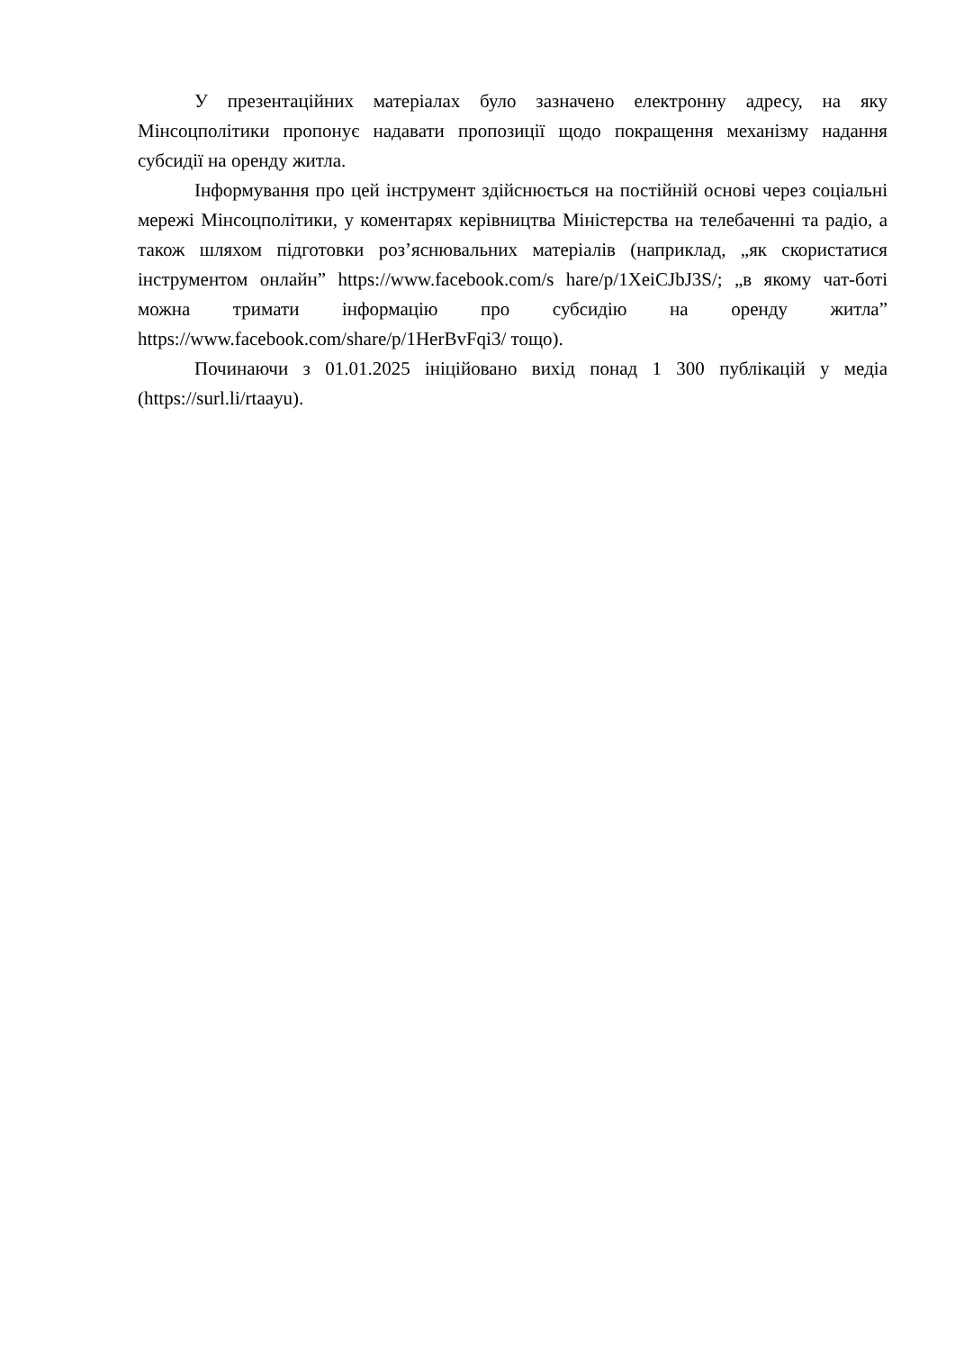У презентаційних матеріалах було зазначено електронну адресу, на яку Мінсоцполітики пропонує надавати пропозиції щодо покращення механізму надання субсидії на оренду житла.
Інформування про цей інструмент здійснюється на постійній основі через соціальні мережі Мінсоцполітики, у коментарях керівництва Міністерства на телебаченні та радіо, а також шляхом підготовки роз’яснювальних матеріалів (наприклад, „як скористатися інструментом онлайн” https://www.facebook.com/s hare/p/1XeiCJbJ3S/; „в якому чат-боті можна тримати інформацію про субсидію на оренду житла” https://www.facebook.com/share/p/1HerBvFqi3/ тощо).
Починаючи з 01.01.2025 ініційовано вихід понад 1 300 публікацій у медіа (https://surl.li/rtaayu).